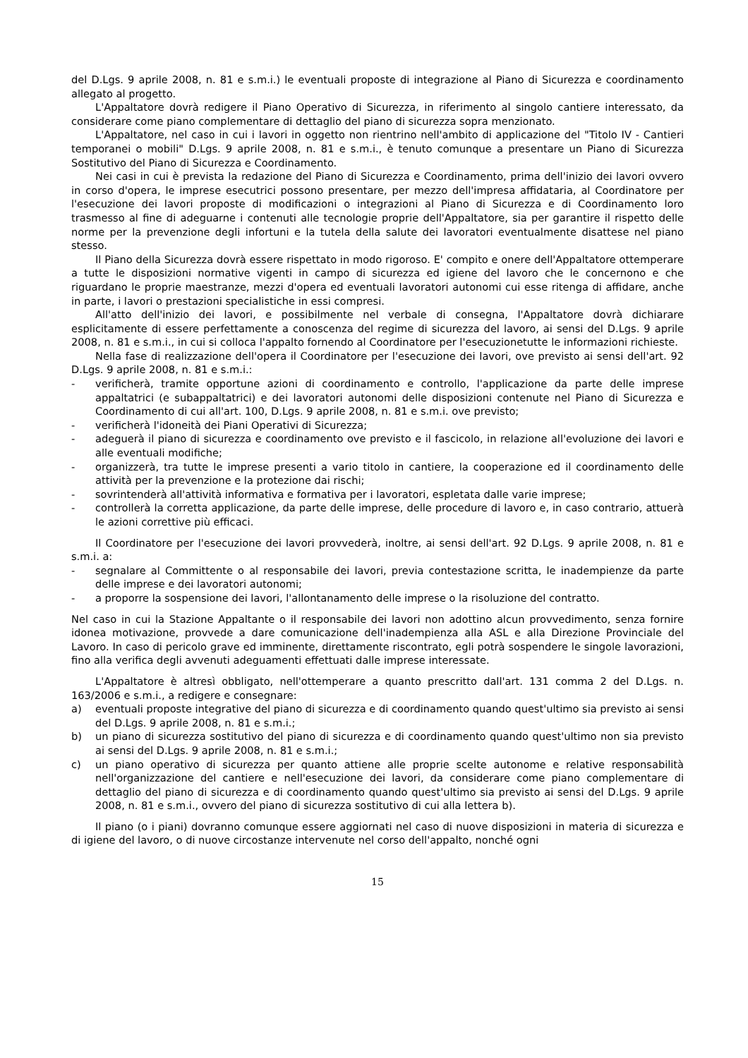del D.Lgs. 9 aprile 2008, n. 81 e s.m.i.) le eventuali proposte di integrazione al Piano di Sicurezza e coordinamento allegato al progetto.
L'Appaltatore dovrà redigere il Piano Operativo di Sicurezza, in riferimento al singolo cantiere interessato, da considerare come piano complementare di dettaglio del piano di sicurezza sopra menzionato.
L'Appaltatore, nel caso in cui i lavori in oggetto non rientrino nell'ambito di applicazione del "Titolo IV - Cantieri temporanei o mobili" D.Lgs. 9 aprile 2008, n. 81 e s.m.i., è tenuto comunque a presentare un Piano di Sicurezza Sostitutivo del Piano di Sicurezza e Coordinamento.
Nei casi in cui è prevista la redazione del Piano di Sicurezza e Coordinamento, prima dell'inizio dei lavori ovvero in corso d'opera, le imprese esecutrici possono presentare, per mezzo dell'impresa affidataria, al Coordinatore per l'esecuzione dei lavori proposte di modificazioni o integrazioni al Piano di Sicurezza e di Coordinamento loro trasmesso al fine di adeguarne i contenuti alle tecnologie proprie dell'Appaltatore, sia per garantire il rispetto delle norme per la prevenzione degli infortuni e la tutela della salute dei lavoratori eventualmente disattese nel piano stesso.
Il Piano della Sicurezza dovrà essere rispettato in modo rigoroso. E' compito e onere dell'Appaltatore ottemperare a tutte le disposizioni normative vigenti in campo di sicurezza ed igiene del lavoro che le concernono e che riguardano le proprie maestranze, mezzi d'opera ed eventuali lavoratori autonomi cui esse ritenga di affidare, anche in parte, i lavori o prestazioni specialistiche in essi compresi.
All'atto dell'inizio dei lavori, e possibilmente nel verbale di consegna, l'Appaltatore dovrà dichiarare esplicitamente di essere perfettamente a conoscenza del regime di sicurezza del lavoro, ai sensi del D.Lgs. 9 aprile 2008, n. 81 e s.m.i., in cui si colloca l'appalto fornendo al Coordinatore per l'esecuzionetutte le informazioni richieste.
Nella fase di realizzazione dell'opera il Coordinatore per l'esecuzione dei lavori, ove previsto ai sensi dell'art. 92 D.Lgs. 9 aprile 2008, n. 81 e s.m.i.:
- verificherà, tramite opportune azioni di coordinamento e controllo, l'applicazione da parte delle imprese appaltatrici (e subappaltatrici) e dei lavoratori autonomi delle disposizioni contenute nel Piano di Sicurezza e Coordinamento di cui all'art. 100, D.Lgs. 9 aprile 2008, n. 81 e s.m.i. ove previsto;
- verificherà l'idoneità dei Piani Operativi di Sicurezza;
- adeguerà il piano di sicurezza e coordinamento ove previsto e il fascicolo, in relazione all'evoluzione dei lavori e alle eventuali modifiche;
- organizzerà, tra tutte le imprese presenti a vario titolo in cantiere, la cooperazione ed il coordinamento delle attività per la prevenzione e la protezione dai rischi;
- sovrintenderà all'attività informativa e formativa per i lavoratori, espletata dalle varie imprese;
- controllerà la corretta applicazione, da parte delle imprese, delle procedure di lavoro e, in caso contrario, attuerà le azioni correttive più efficaci.
Il Coordinatore per l'esecuzione dei lavori provvederà, inoltre, ai sensi dell'art. 92 D.Lgs. 9 aprile 2008, n. 81 e s.m.i. a:
- segnalare al Committente o al responsabile dei lavori, previa contestazione scritta, le inadempienze da parte delle imprese e dei lavoratori autonomi;
- a proporre la sospensione dei lavori, l'allontanamento delle imprese o la risoluzione del contratto.
Nel caso in cui la Stazione Appaltante o il responsabile dei lavori non adottino alcun provvedimento, senza fornire idonea motivazione, provvede a dare comunicazione dell'inadempienza alla ASL e alla Direzione Provinciale del Lavoro. In caso di pericolo grave ed imminente, direttamente riscontrato, egli potrà sospendere le singole lavorazioni, fino alla verifica degli avvenuti adeguamenti effettuati dalle imprese interessate.
L'Appaltatore è altresì obbligato, nell'ottemperare a quanto prescritto dall'art. 131 comma 2 del D.Lgs. n. 163/2006 e s.m.i., a redigere e consegnare:
a) eventuali proposte integrative del piano di sicurezza e di coordinamento quando quest'ultimo sia previsto ai sensi del D.Lgs. 9 aprile 2008, n. 81 e s.m.i.;
b) un piano di sicurezza sostitutivo del piano di sicurezza e di coordinamento quando quest'ultimo non sia previsto ai sensi del D.Lgs. 9 aprile 2008, n. 81 e s.m.i.;
c) un piano operativo di sicurezza per quanto attiene alle proprie scelte autonome e relative responsabilità nell'organizzazione del cantiere e nell'esecuzione dei lavori, da considerare come piano complementare di dettaglio del piano di sicurezza e di coordinamento quando quest'ultimo sia previsto ai sensi del D.Lgs. 9 aprile 2008, n. 81 e s.m.i., ovvero del piano di sicurezza sostitutivo di cui alla lettera b).
Il piano (o i piani) dovranno comunque essere aggiornati nel caso di nuove disposizioni in materia di sicurezza e di igiene del lavoro, o di nuove circostanze intervenute nel corso dell'appalto, nonché ogni
15